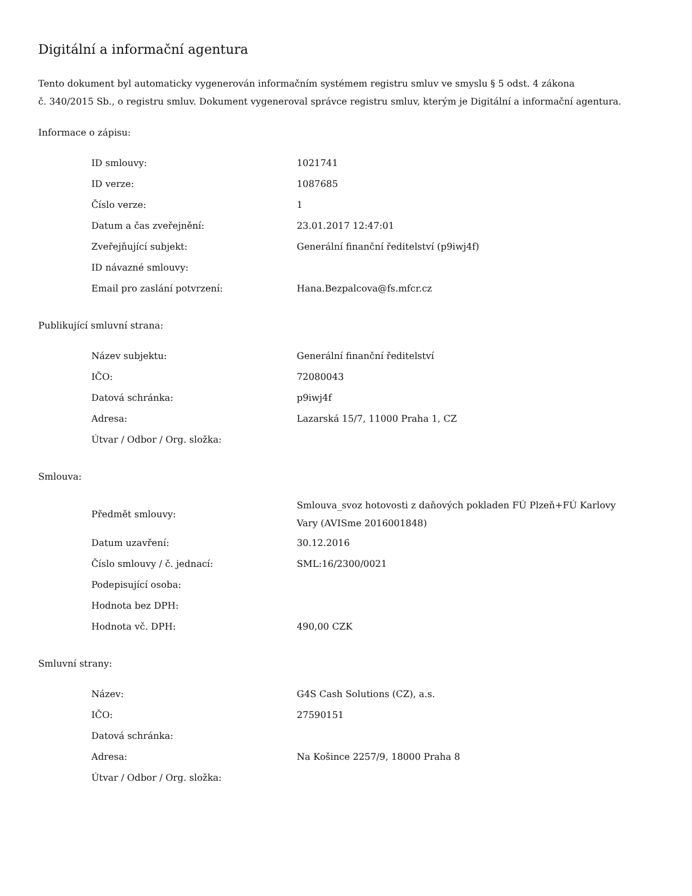Digitální a informační agentura
Tento dokument byl automaticky vygenerován informačním systémem registru smluv ve smyslu § 5 odst. 4 zákona
č. 340/2015 Sb., o registru smluv. Dokument vygeneroval správce registru smluv, kterým je Digitální a informační agentura.
Informace o zápisu:
| ID smlouvy: | 1021741 |
| ID verze: | 1087685 |
| Číslo verze: | 1 |
| Datum a čas zveřejnění: | 23.01.2017 12:47:01 |
| Zveřejňující subjekt: | Generální finanční ředitelství (p9iwj4f) |
| ID návazné smlouvy: | |
| Email pro zaslání potvrzení: | Hana.Bezpalcova@fs.mfcr.cz |
Publikující smluvní strana:
| Název subjektu: | Generální finanční ředitelství |
| IČO: | 72080043 |
| Datová schránka: | p9iwj4f |
| Adresa: | Lazarská 15/7, 11000 Praha 1, CZ |
| Útvar / Odbor / Org. složka: | |
Smlouva:
| Předmět smlouvy: | Smlouva_svoz hotovosti z daňových pokladen FÚ Plzeň+FÚ Karlovy Vary (AVISme 2016001848) |
| Datum uzavření: | 30.12.2016 |
| Číslo smlouvy / č. jednací: | SML:16/2300/0021 |
| Podepisující osoba: | |
| Hodnota bez DPH: | |
| Hodnota vč. DPH: | 490,00 CZK |
Smluvní strany:
| Název: | G4S Cash Solutions (CZ), a.s. |
| IČO: | 27590151 |
| Datová schránka: | |
| Adresa: | Na Košince 2257/9, 18000 Praha 8 |
| Útvar / Odbor / Org. složka: | |